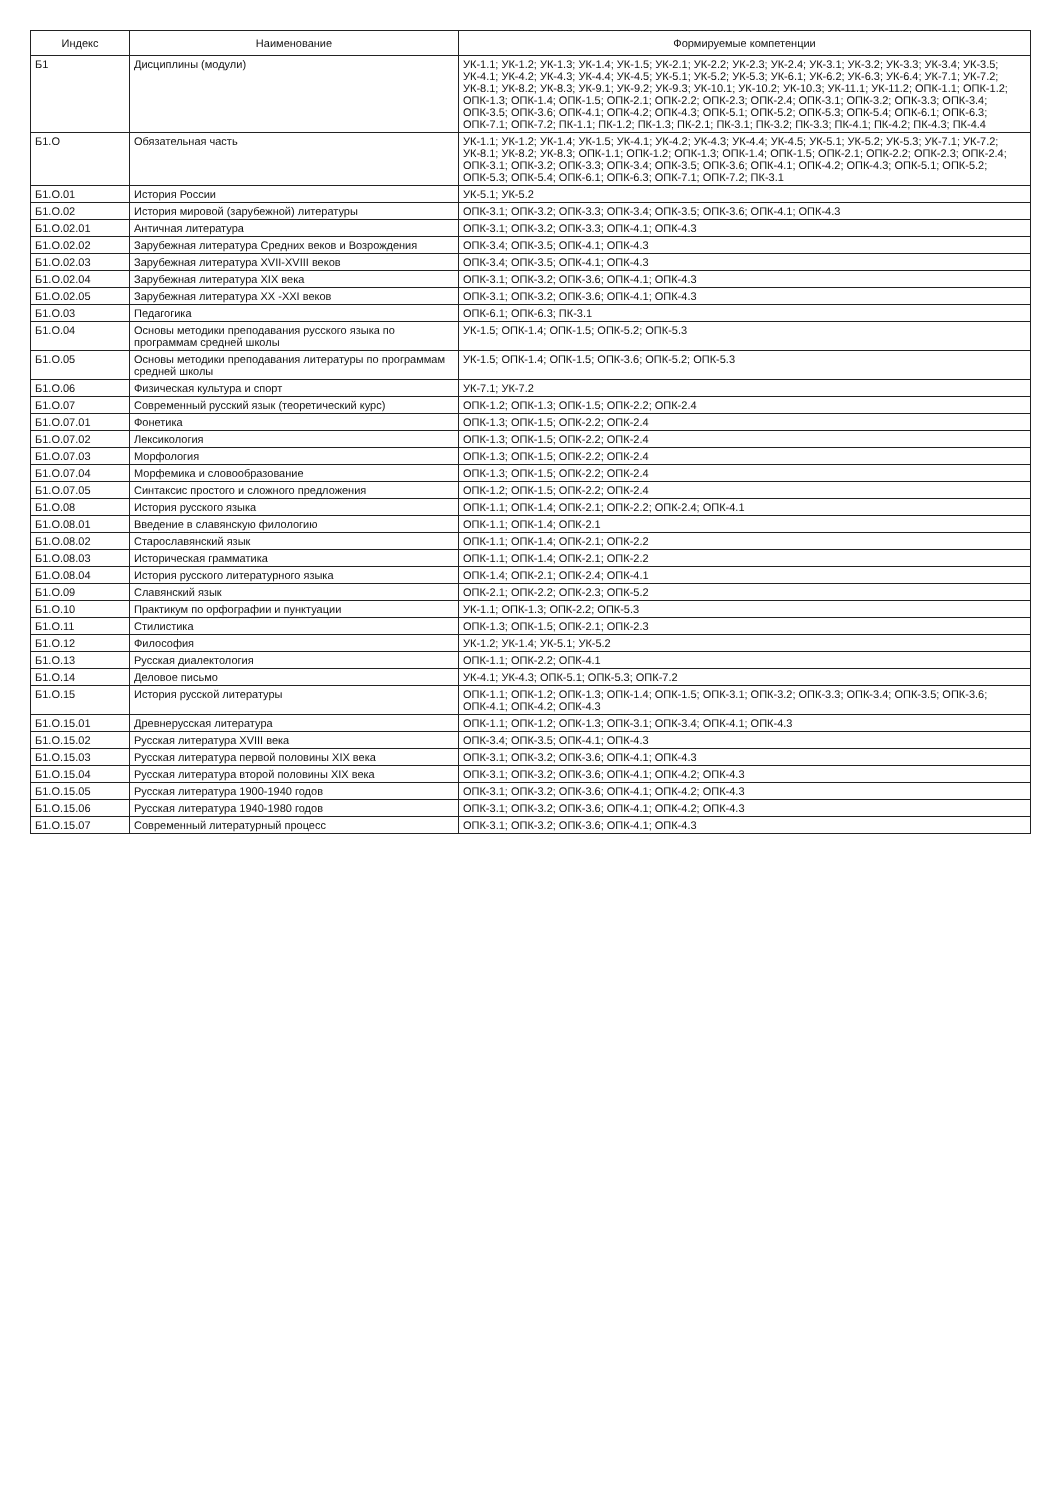| Индекс | Наименование | Формируемые компетенции |
| --- | --- | --- |
| Б1 | Дисциплины (модули) | УК-1.1; УК-1.2; УК-1.3; УК-1.4; УК-1.5; УК-2.1; УК-2.2; УК-2.3; УК-2.4; УК-3.1; УК-3.2; УК-3.3; УК-3.4; УК-3.5; УК-4.1; УК-4.2; УК-4.3; УК-4.4; УК-4.5; УК-5.1; УК-5.2; УК-5.3; УК-6.1; УК-6.2; УК-6.3; УК-6.4; УК-7.1; УК-7.2; УК-8.1; УК-8.2; УК-8.3; УК-9.1; УК-9.2; УК-9.3; УК-10.1; УК-10.2; УК-10.3; УК-11.1; УК-11.2; ОПК-1.1; ОПК-1.2; ОПК-1.3; ОПК-1.4; ОПК-1.5; ОПК-2.1; ОПК-2.2; ОПК-2.3; ОПК-2.4; ОПК-3.1; ОПК-3.2; ОПК-3.3; ОПК-3.4; ОПК-3.5; ОПК-3.6; ОПК-4.1; ОПК-4.2; ОПК-4.3; ОПК-5.1; ОПК-5.2; ОПК-5.3; ОПК-5.4; ОПК-6.1; ОПК-6.3; ОПК-7.1; ОПК-7.2; ПК-1.1; ПК-1.2; ПК-1.3; ПК-2.1; ПК-3.1; ПК-3.2; ПК-3.3; ПК-4.1; ПК-4.2; ПК-4.3; ПК-4.4 |
| Б1.О | Обязательная часть | УК-1.1; УК-1.2; УК-1.4; УК-1.5; УК-4.1; УК-4.2; УК-4.3; УК-4.4; УК-4.5; УК-5.1; УК-5.2; УК-5.3; УК-7.1; УК-7.2; УК-8.1; УК-8.2; УК-8.3; ОПК-1.1; ОПК-1.2; ОПК-1.3; ОПК-1.4; ОПК-1.5; ОПК-2.1; ОПК-2.2; ОПК-2.3; ОПК-2.4; ОПК-3.1; ОПК-3.2; ОПК-3.3; ОПК-3.4; ОПК-3.5; ОПК-3.6; ОПК-4.1; ОПК-4.2; ОПК-4.3; ОПК-5.1; ОПК-5.2; ОПК-5.3; ОПК-5.4; ОПК-6.1; ОПК-6.3; ОПК-7.1; ОПК-7.2; ПК-3.1 |
| Б1.О.01 | История России | УК-5.1; УК-5.2 |
| Б1.О.02 | История мировой (зарубежной) литературы | ОПК-3.1; ОПК-3.2; ОПК-3.3; ОПК-3.4; ОПК-3.5; ОПК-3.6; ОПК-4.1; ОПК-4.3 |
| Б1.О.02.01 | Античная литература | ОПК-3.1; ОПК-3.2; ОПК-3.3; ОПК-4.1; ОПК-4.3 |
| Б1.О.02.02 | Зарубежная литература Средних веков и Возрождения | ОПК-3.4; ОПК-3.5; ОПК-4.1; ОПК-4.3 |
| Б1.О.02.03 | Зарубежная литература XVII-XVIII веков | ОПК-3.4; ОПК-3.5; ОПК-4.1; ОПК-4.3 |
| Б1.О.02.04 | Зарубежная литература XIX века | ОПК-3.1; ОПК-3.2; ОПК-3.6; ОПК-4.1; ОПК-4.3 |
| Б1.О.02.05 | Зарубежная литература XX -XXI веков | ОПК-3.1; ОПК-3.2; ОПК-3.6; ОПК-4.1; ОПК-4.3 |
| Б1.О.03 | Педагогика | ОПК-6.1; ОПК-6.3; ПК-3.1 |
| Б1.О.04 | Основы методики преподавания русского языка по программам средней школы | УК-1.5; ОПК-1.4; ОПК-1.5; ОПК-5.2; ОПК-5.3 |
| Б1.О.05 | Основы методики преподавания литературы по программам средней школы | УК-1.5; ОПК-1.4; ОПК-1.5; ОПК-3.6; ОПК-5.2; ОПК-5.3 |
| Б1.О.06 | Физическая культура и спорт | УК-7.1; УК-7.2 |
| Б1.О.07 | Современный русский язык (теоретический курс) | ОПК-1.2; ОПК-1.3; ОПК-1.5; ОПК-2.2; ОПК-2.4 |
| Б1.О.07.01 | Фонетика | ОПК-1.3; ОПК-1.5; ОПК-2.2; ОПК-2.4 |
| Б1.О.07.02 | Лексикология | ОПК-1.3; ОПК-1.5; ОПК-2.2; ОПК-2.4 |
| Б1.О.07.03 | Морфология | ОПК-1.3; ОПК-1.5; ОПК-2.2; ОПК-2.4 |
| Б1.О.07.04 | Морфемика и словообразование | ОПК-1.3; ОПК-1.5; ОПК-2.2; ОПК-2.4 |
| Б1.О.07.05 | Синтаксис простого и сложного предложения | ОПК-1.2; ОПК-1.5; ОПК-2.2; ОПК-2.4 |
| Б1.О.08 | История русского языка | ОПК-1.1; ОПК-1.4; ОПК-2.1; ОПК-2.2; ОПК-2.4; ОПК-4.1 |
| Б1.О.08.01 | Введение в славянскую филологию | ОПК-1.1; ОПК-1.4; ОПК-2.1 |
| Б1.О.08.02 | Старославянский язык | ОПК-1.1; ОПК-1.4; ОПК-2.1; ОПК-2.2 |
| Б1.О.08.03 | Историческая грамматика | ОПК-1.1; ОПК-1.4; ОПК-2.1; ОПК-2.2 |
| Б1.О.08.04 | История русского литературного языка | ОПК-1.4; ОПК-2.1; ОПК-2.4; ОПК-4.1 |
| Б1.О.09 | Славянский язык | ОПК-2.1; ОПК-2.2; ОПК-2.3; ОПК-5.2 |
| Б1.О.10 | Практикум по орфографии и пунктуации | УК-1.1; ОПК-1.3; ОПК-2.2; ОПК-5.3 |
| Б1.О.11 | Стилистика | ОПК-1.3; ОПК-1.5; ОПК-2.1; ОПК-2.3 |
| Б1.О.12 | Философия | УК-1.2; УК-1.4; УК-5.1; УК-5.2 |
| Б1.О.13 | Русская диалектология | ОПК-1.1; ОПК-2.2; ОПК-4.1 |
| Б1.О.14 | Деловое письмо | УК-4.1; УК-4.3; ОПК-5.1; ОПК-5.3; ОПК-7.2 |
| Б1.О.15 | История русской литературы | ОПК-1.1; ОПК-1.2; ОПК-1.3; ОПК-1.4; ОПК-1.5; ОПК-3.1; ОПК-3.2; ОПК-3.3; ОПК-3.4; ОПК-3.5; ОПК-3.6; ОПК-4.1; ОПК-4.2; ОПК-4.3 |
| Б1.О.15.01 | Древнерусская литература | ОПК-1.1; ОПК-1.2; ОПК-1.3; ОПК-3.1; ОПК-3.4; ОПК-4.1; ОПК-4.3 |
| Б1.О.15.02 | Русская литература XVIII века | ОПК-3.4; ОПК-3.5; ОПК-4.1; ОПК-4.3 |
| Б1.О.15.03 | Русская литература первой половины XIX века | ОПК-3.1; ОПК-3.2; ОПК-3.6; ОПК-4.1; ОПК-4.3 |
| Б1.О.15.04 | Русская литература второй половины XIX века | ОПК-3.1; ОПК-3.2; ОПК-3.6; ОПК-4.1; ОПК-4.2; ОПК-4.3 |
| Б1.О.15.05 | Русская литература 1900-1940 годов | ОПК-3.1; ОПК-3.2; ОПК-3.6; ОПК-4.1; ОПК-4.2; ОПК-4.3 |
| Б1.О.15.06 | Русская литература 1940-1980 годов | ОПК-3.1; ОПК-3.2; ОПК-3.6; ОПК-4.1; ОПК-4.2; ОПК-4.3 |
| Б1.О.15.07 | Современный литературный процесс | ОПК-3.1; ОПК-3.2; ОПК-3.6; ОПК-4.1; ОПК-4.3 |